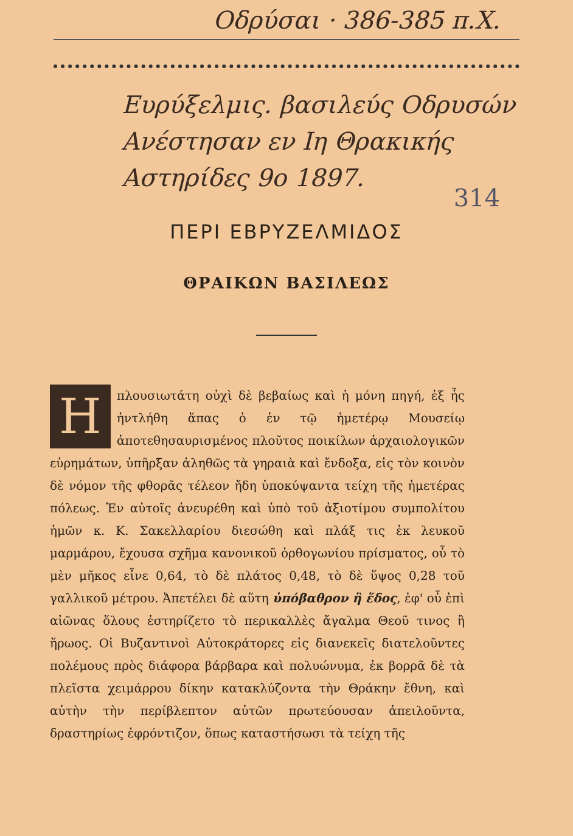Οδρύσαι · 386-385 π.Χ.
Ευρύξελμις. βασιλεύς Οδρυσών
Ανέστησαν εν Ιη Θρακικής
Αστηρίδες 9ο 1897.
314
ΠΕΡΙ ΕΒΡΥΖΕΛΜΙΔΟΣ
ΘΡΑΙΚΩΝ ΒΑΣΙΛΕΩΣ
Ηπλουσιωτάτη οὐχὶ δὲ βεβαίως καὶ ἡ μόνη πηγή, ἐξ ἧς ἠντλήθη ἅπας ὁ ἐν τῷ ἡμετέρῳ Μουσείῳ ἀποτεθησαυρισμένος πλοῦτος ποικίλων ἀρχαιολο­γικῶν εὑρημάτων, ὑπῆρξαν ἀληθῶς τὰ γηραιὰ καὶ ἔνδοξα, εἰς τὸν κοινὸν δὲ νόμον τῆς φθορᾶς τέλεον ἤδη ὑποκύψαντα τείχη τῆς ἡμετέρας πόλεως. Ἐν αὐτοῖς ἀνευρέθη καὶ ὑπὸ τοῦ ἀξιοτίμου συμπολίτου ἡμῶν κ. Κ. Σακελλαρίου διεσώθη καὶ πλάξ τις ἐκ λευκοῦ μαρμάρου, ἔχουσα σχῆμα κανονικοῦ ὀρθογωνίου πρίσματος, οὗ τὸ μὲν μῆκος εἶνε 0,64, τὸ δὲ πλάτος 0,48, τὸ δὲ ὕψος 0,28 τοῦ γαλλικοῦ μέτρου. Ἀπε­τέλει δὲ αὕτη ὑπόβαθρον ἢ ἕδος, ἐφ' οὗ ἐπὶ αἰῶνας ὅλους ἐστηρίζετο τὸ περικαλλὲς ἄγαλμα Θεοῦ τινος ἢ ἥρωος. Οἱ Βυζαντινοὶ Αὐτοκράτορες εἰς διανεκεῖς διατελοῦντες πολέ­μους πρὸς διάφορα βάρβαρα καὶ πολυώνυμα, ἐκ βορρᾶ δὲ τὰ πλεῖστα χειμάρρου δίκην κατακλύζοντα τὴν Θράκην ἔθνη, καὶ αὐτὴν τὴν περίβλεπτον αὐτῶν πρωτεύουσαν ἀπειλοῦντα, δραστηρίως ἐφρόντιζον, ὅπως καταστήσωσι τὰ τείχη τῆς